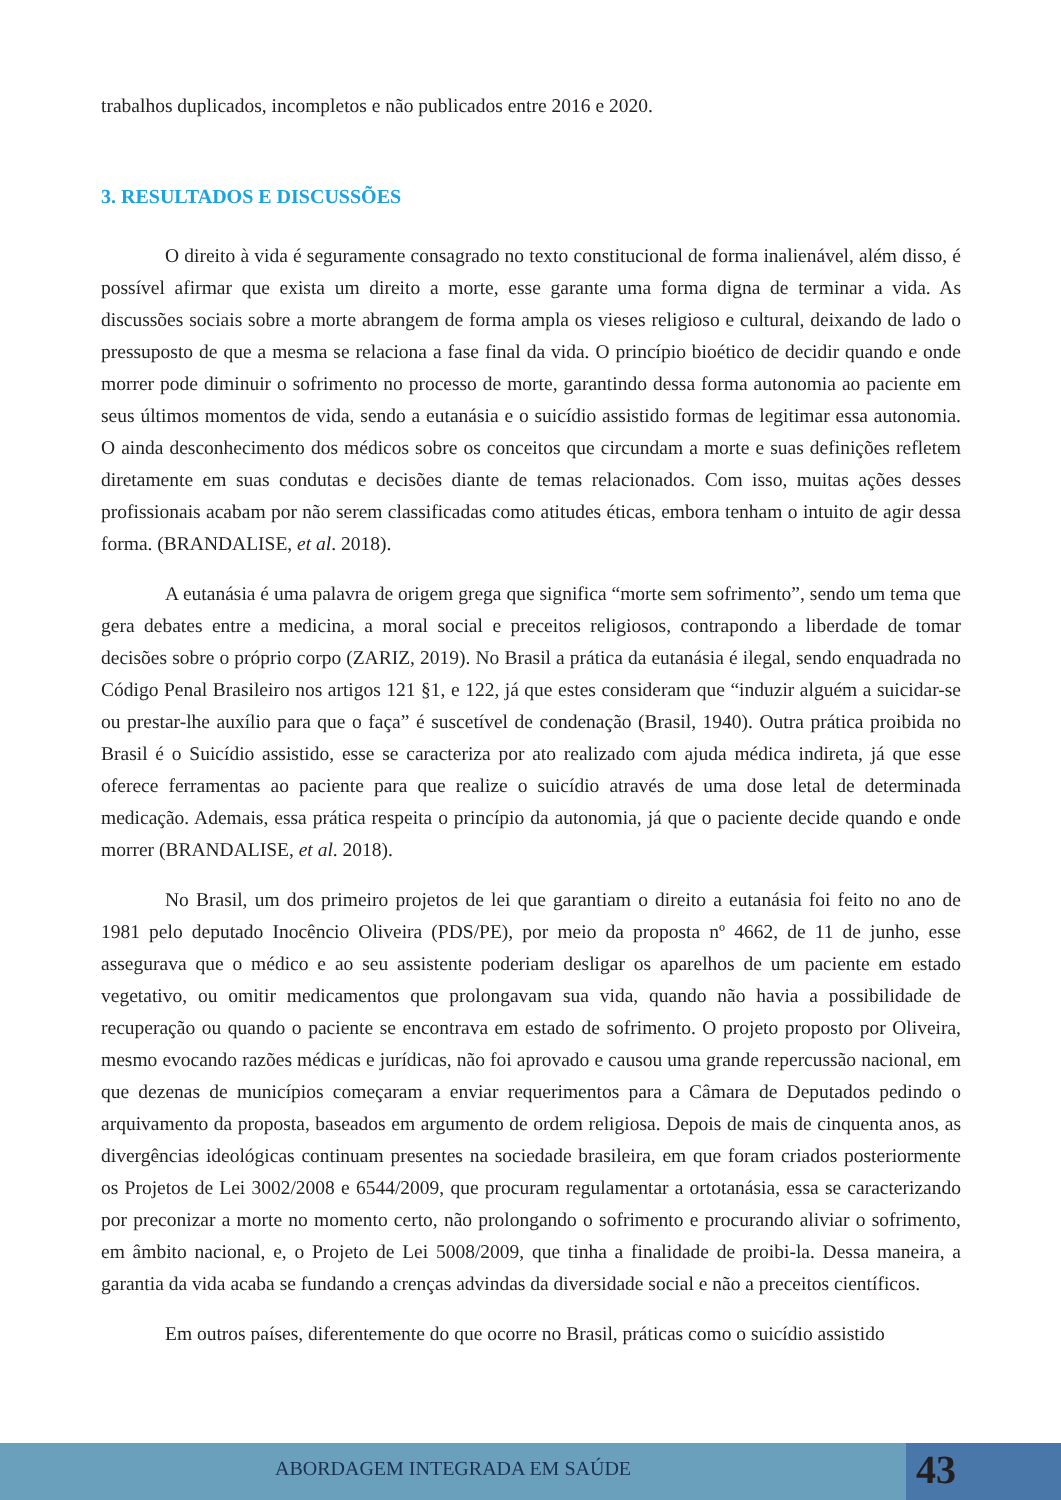trabalhos duplicados, incompletos e não publicados entre 2016 e 2020.
3. RESULTADOS E DISCUSSÕES
O direito à vida é seguramente consagrado no texto constitucional de forma inalienável, além disso, é possível afirmar que exista um direito a morte, esse garante uma forma digna de terminar a vida. As discussões sociais sobre a morte abrangem de forma ampla os vieses religioso e cultural, deixando de lado o pressuposto de que a mesma se relaciona a fase final da vida. O princípio bioético de decidir quando e onde morrer pode diminuir o sofrimento no processo de morte, garantindo dessa forma autonomia ao paciente em seus últimos momentos de vida, sendo a eutanásia e o suicídio assistido formas de legitimar essa autonomia. O ainda desconhecimento dos médicos sobre os conceitos que circundam a morte e suas definições refletem diretamente em suas condutas e decisões diante de temas relacionados. Com isso, muitas ações desses profissionais acabam por não serem classificadas como atitudes éticas, embora tenham o intuito de agir dessa forma. (BRANDALISE, et al. 2018).
A eutanásia é uma palavra de origem grega que significa “morte sem sofrimento”, sendo um tema que gera debates entre a medicina, a moral social e preceitos religiosos, contrapondo a liberdade de tomar decisões sobre o próprio corpo (ZARIZ, 2019). No Brasil a prática da eutanásia é ilegal, sendo enquadrada no Código Penal Brasileiro nos artigos 121 §1, e 122, já que estes consideram que “induzir alguém a suicidar-se ou prestar-lhe auxílio para que o faça” é suscetível de condenação (Brasil, 1940). Outra prática proibida no Brasil é o Suicídio assistido, esse se caracteriza por ato realizado com ajuda médica indireta, já que esse oferece ferramentas ao paciente para que realize o suicídio através de uma dose letal de determinada medicação. Ademais, essa prática respeita o princípio da autonomia, já que o paciente decide quando e onde morrer (BRANDALISE, et al. 2018).
No Brasil, um dos primeiro projetos de lei que garantiam o direito a eutanásia foi feito no ano de 1981 pelo deputado Inocêncio Oliveira (PDS/PE), por meio da proposta nº 4662, de 11 de junho, esse assegurava que o médico e ao seu assistente poderiam desligar os aparelhos de um paciente em estado vegetativo, ou omitir medicamentos que prolongavam sua vida, quando não havia a possibilidade de recuperação ou quando o paciente se encontrava em estado de sofrimento. O projeto proposto por Oliveira, mesmo evocando razões médicas e jurídicas, não foi aprovado e causou uma grande repercussão nacional, em que dezenas de municípios começaram a enviar requerimentos para a Câmara de Deputados pedindo o arquivamento da proposta, baseados em argumento de ordem religiosa. Depois de mais de cinquenta anos, as divergências ideológicas continuam presentes na sociedade brasileira, em que foram criados posteriormente os Projetos de Lei 3002/2008 e 6544/2009, que procuram regulamentar a ortotanásia, essa se caracterizando por preconizar a morte no momento certo, não prolongando o sofrimento e procurando aliviar o sofrimento, em âmbito nacional, e, o Projeto de Lei 5008/2009, que tinha a finalidade de proibi-la. Dessa maneira, a garantia da vida acaba se fundando a crenças advindas da diversidade social e não a preceitos científicos.
Em outros países, diferentemente do que ocorre no Brasil, práticas como o suicídio assistido
ABORDAGEM INTEGRADA EM SAÚDE
43